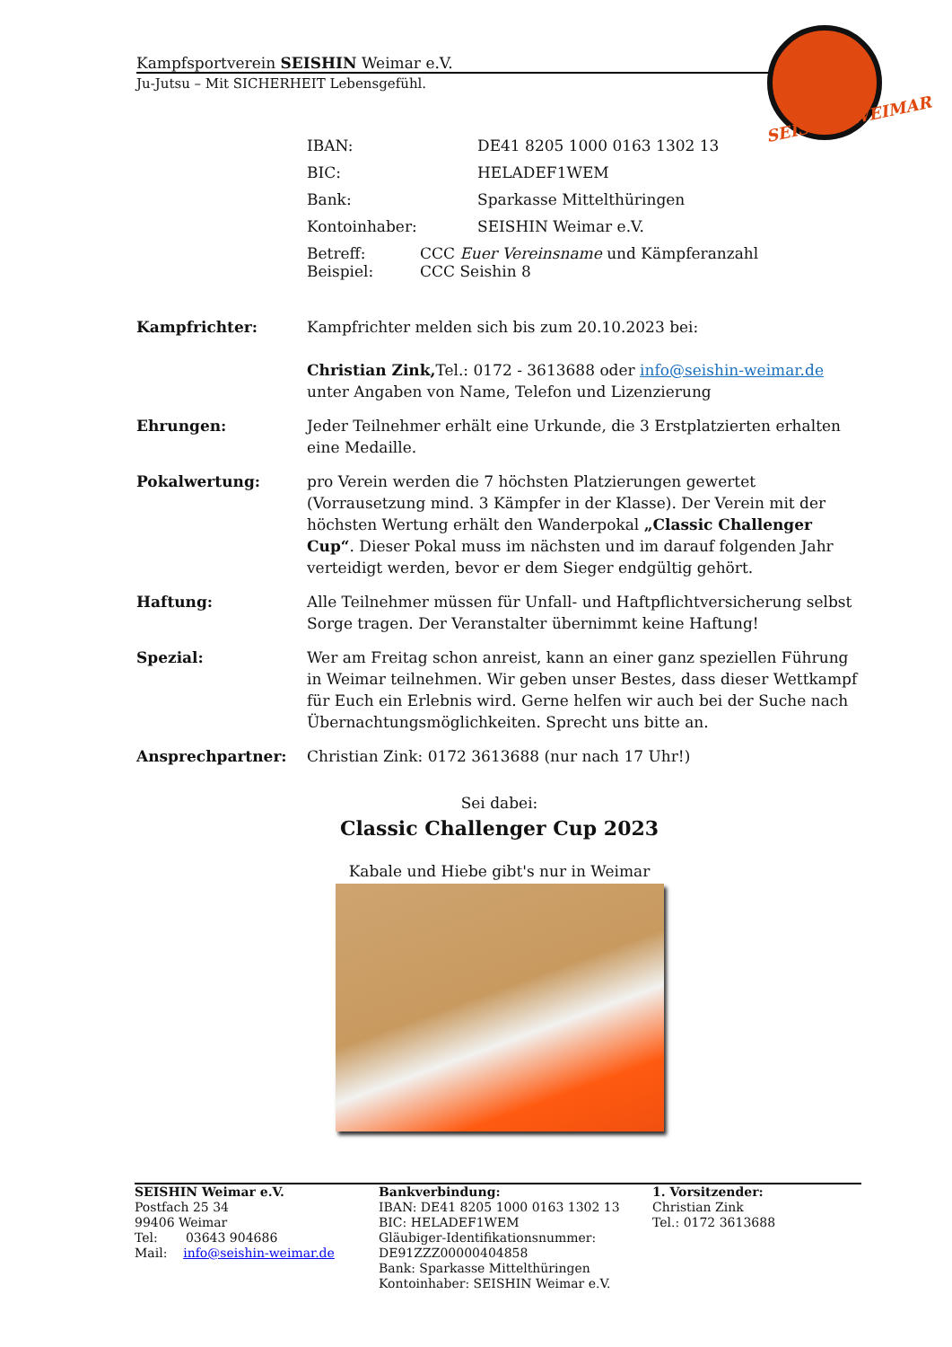Kampfsportverein SEISHIN Weimar e.V.
Ju-Jutsu – Mit SICHERHEIT Lebensgefühl.
SEISHIN WEIMAR
IBAN: DE41 8205 1000 0163 1302 13
BIC: HELADEF1WEM
Bank: Sparkasse Mittelthüringen
Kontoinhaber: SEISHIN Weimar e.V.
Betreff: CCC Euer Vereinsname und Kämpferanzahl
Beispiel: CCC Seishin 8
Kampfrichter: Kampfrichter melden sich bis zum 20.10.2023 bei:
Christian Zink, Tel.: 0172 - 3613688 oder info@seishin-weimar.de unter Angaben von Name, Telefon und Lizenzierung
Ehrungen: Jeder Teilnehmer erhält eine Urkunde, die 3 Erstplatzierten erhalten eine Medaille.
Pokalwertung: pro Verein werden die 7 höchsten Platzierungen gewertet (Vorrausetzung mind. 3 Kämpfer in der Klasse). Der Verein mit der höchsten Wertung erhält den Wanderpokal „Classic Challenger Cup“. Dieser Pokal muss im nächsten und im darauf folgenden Jahr verteidigt werden, bevor er dem Sieger endgültig gehört.
Haftung: Alle Teilnehmer müssen für Unfall- und Haftpflichtversicherung selbst Sorge tragen. Der Veranstalter übernimmt keine Haftung!
Spezial: Wer am Freitag schon anreist, kann an einer ganz speziellen Führung in Weimar teilnehmen. Wir geben unser Bestes, dass dieser Wettkampf für Euch ein Erlebnis wird. Gerne helfen wir auch bei der Suche nach Übernachtungsmöglichkeiten. Sprecht uns bitte an.
Ansprechpartner: Christian Zink: 0172 3613688 (nur nach 17 Uhr!)
Sei dabei:
Classic Challenger Cup 2023
Kabale und Hiebe gibt's nur in Weimar
SEISHIN Weimar e.V.
Postfach 25 34
99406 Weimar
Tel: 03643 904686
Mail: info@seishin-weimar.de
Bankverbindung:
IBAN: DE41 8205 1000 0163 1302 13
BIC: HELADEF1WEM
Gläubiger-Identifikationsnummer:
DE91ZZZ00000404858
Bank: Sparkasse Mittelthüringen
Kontoinhaber: SEISHIN Weimar e.V.
1. Vorsitzender:
Christian Zink
Tel.: 0172 3613688